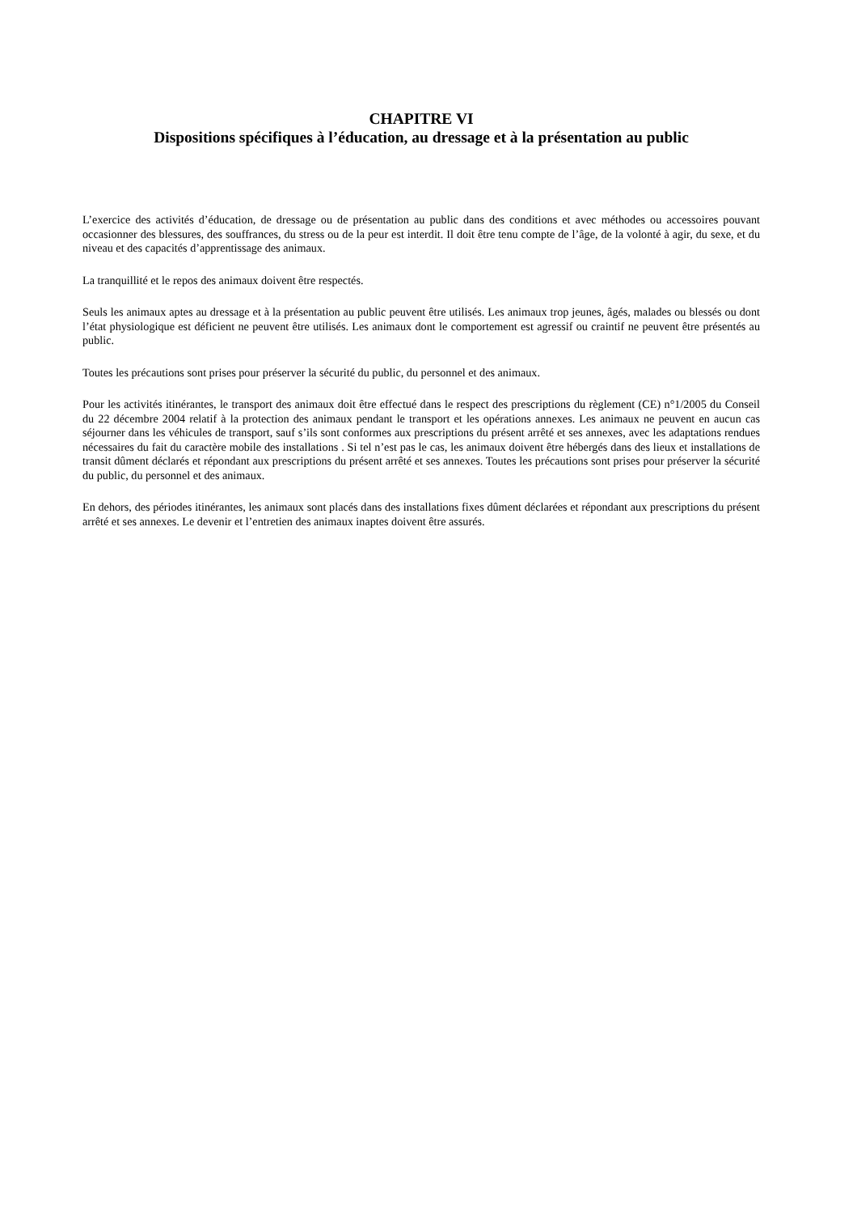CHAPITRE VI
Dispositions spécifiques à l’éducation, au dressage et à la présentation au public
L’exercice des activités d’éducation, de dressage ou de présentation au public dans des conditions et avec méthodes ou accessoires pouvant occasionner des blessures, des souffrances, du stress ou de la peur est interdit. Il doit être tenu compte de l’âge, de la volonté à agir, du sexe, et du niveau et des capacités d’apprentissage des animaux.
La tranquillité et le repos des animaux doivent être respectés.
Seuls les animaux aptes au dressage et à la présentation au public peuvent être utilisés. Les animaux trop jeunes, âgés, malades ou blessés ou dont l’état physiologique est déficient ne peuvent être utilisés. Les animaux dont le comportement est agressif ou craintif ne peuvent être présentés au public.
Toutes les précautions sont prises pour préserver la sécurité du public, du personnel et des animaux.
Pour les activités itinérantes, le transport des animaux doit être effectué dans le respect des prescriptions du règlement (CE) n°1/2005 du Conseil du 22 décembre 2004 relatif à la protection des animaux pendant le transport et les opérations annexes. Les animaux ne peuvent en aucun cas séjourner dans les véhicules de transport, sauf s’ils sont conformes aux prescriptions du présent arrêté et ses annexes, avec les adaptations rendues nécessaires du fait du caractère mobile des installations . Si tel n’est pas le cas, les animaux doivent être hébergés dans des lieux et installations de transit dûment déclarés et répondant aux prescriptions du présent arrêté et ses annexes. Toutes les précautions sont prises pour préserver la sécurité du public, du personnel et des animaux.
En dehors, des périodes itinérantes, les animaux sont placés dans des installations fixes dûment déclarées et répondant aux prescriptions du présent arrêté et ses annexes. Le devenir et l’entretien des animaux inaptes doivent être assurés.